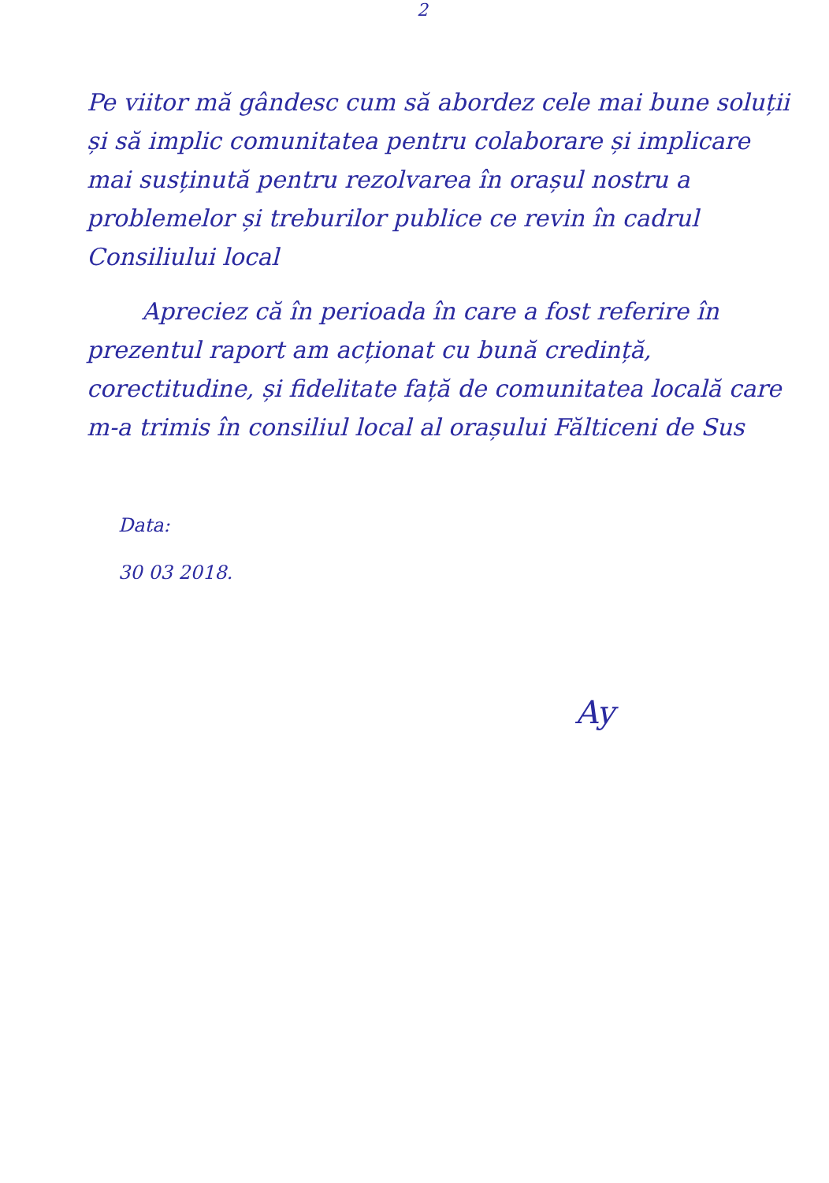2
Pe viitor mă gândesc cum să abordez cele mai bune soluții și să implic comunitatea pentru colaborare și implicare mai susținută pentru rezolvarea în orașul nostru a problemelor și treburilor publice ce revin în cadrul Consiliului local
Apreciez că în perioada în care a fost referire în prezentul raport am acționat cu bună credință, corectitudine, și fidelitate față de comunitatea locală care m-a trimis în consiliul local al orașului Fălticeni de Sus
Data:
30 03 2018.
Ay